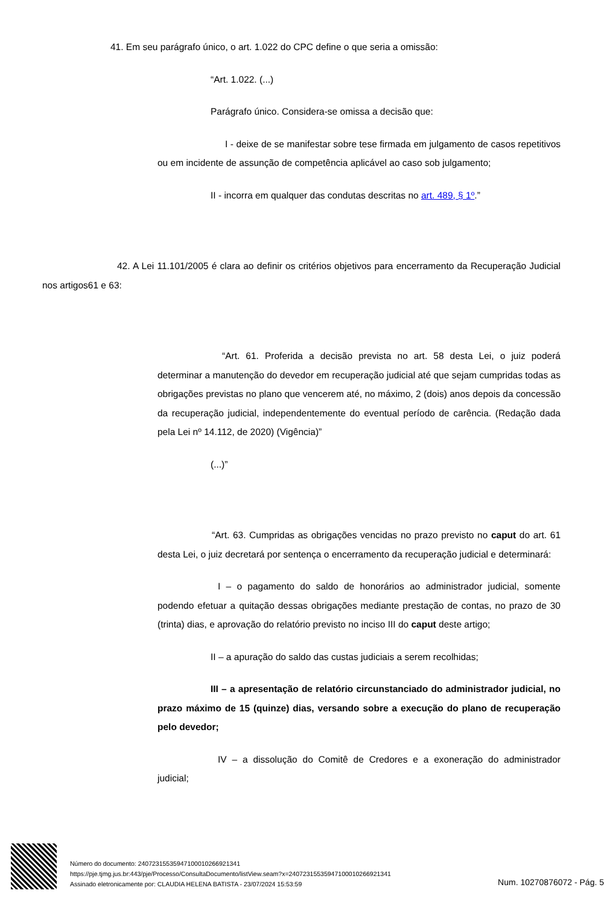41. Em seu parágrafo único, o art. 1.022 do CPC define o que seria a omissão:
“Art. 1.022. (...)
Parágrafo único. Considera-se omissa a decisão que:
I - deixe de se manifestar sobre tese firmada em julgamento de casos repetitivos ou em incidente de assunção de competência aplicável ao caso sob julgamento;
II - incorra em qualquer das condutas descritas no art. 489, § 1º.”
42. A Lei 11.101/2005 é clara ao definir os critérios objetivos para encerramento da Recuperação Judicial nos artigos61 e 63:
“Art. 61. Proferida a decisão prevista no art. 58 desta Lei, o juiz poderá determinar a manutenção do devedor em recuperação judicial até que sejam cumpridas todas as obrigações previstas no plano que vencerem até, no máximo, 2 (dois) anos depois da concessão da recuperação judicial, independentemente do eventual período de carência. (Redação dada pela Lei nº 14.112, de 2020) (Vigência)”
(...)”
“Art. 63. Cumpridas as obrigações vencidas no prazo previsto no caput do art. 61 desta Lei, o juiz decretará por sentença o encerramento da recuperação judicial e determinará:
I – o pagamento do saldo de honorários ao administrador judicial, somente podendo efetuar a quitação dessas obrigações mediante prestação de contas, no prazo de 30 (trinta) dias, e aprovação do relatório previsto no inciso III do caput deste artigo;
II – a apuração do saldo das custas judiciais a serem recolhidas;
III – a apresentação de relatório circunstanciado do administrador judicial, no prazo máximo de 15 (quinze) dias, versando sobre a execução do plano de recuperação pelo devedor;
IV – a dissolução do Comitê de Credores e a exoneração do administrador judicial;
Número do documento: 24072315535947100010266921341
https://pje.tjmg.jus.br:443/pje/Processo/ConsultaDocumento/listView.seam?x=24072315535947100010266921341
Assinado eletronicamente por: CLAUDIA HELENA BATISTA - 23/07/2024 15:53:59
Num. 10270876072 - Pág. 5